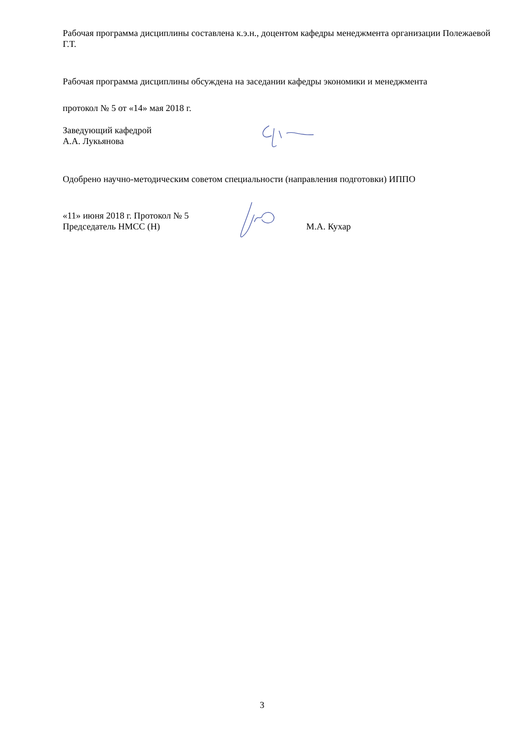Рабочая программа дисциплины составлена к.э.н., доцентом кафедры менеджмента организации Полежаевой Г.Т.
Рабочая программа дисциплины обсуждена на заседании кафедры экономики и менеджмента
протокол № 5 от «14» мая 2018 г.
Заведующий кафедрой
А.А. Лукьянова
Одобрено научно-методическим советом специальности (направления подготовки) ИППО
«11» июня 2018 г. Протокол № 5
Председатель НМСС (Н) М.А. Кухар
3